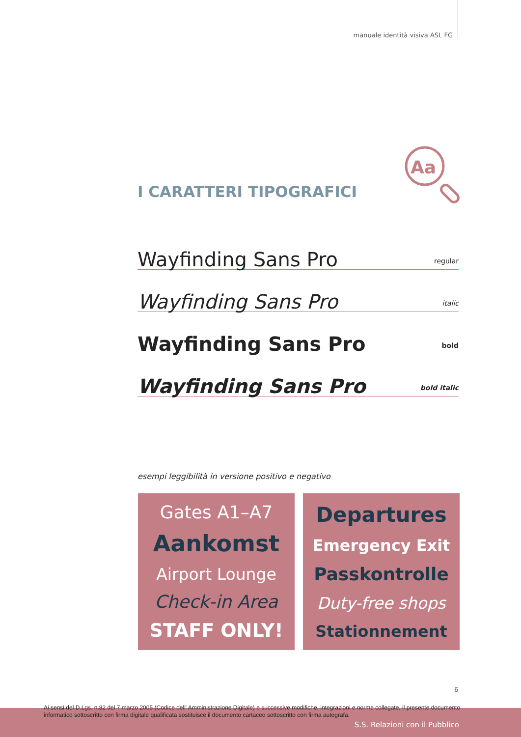manuale identità visiva ASL FG
Aa
I CARATTERI TIPOGRAFICI
Wayfinding Sans Pro regular
Wayfinding Sans Pro italic
Wayfinding Sans Pro bold
Wayfinding Sans Pro bold italic
esempi leggibilità in versione positivo e negativo
Gates A1–A7
Aankomst
Airport Lounge
Check-in Area
STAFF ONLY!
Departures
Emergency Exit
Passkontrolle
Duty-free shops
Stationnement
6
Ai sensi del D.Lgs. n.82 del 7 marzo 2005 (Codice dell' Amministrazione Digitale) e successive modifiche, integrazioni e norme collegate, il presente documento informatico sottoscritto con firma digitale qualificata sostituisce il documento cartaceo sottoscritto con firma autografa.
S.S. Relazioni con il Pubblico